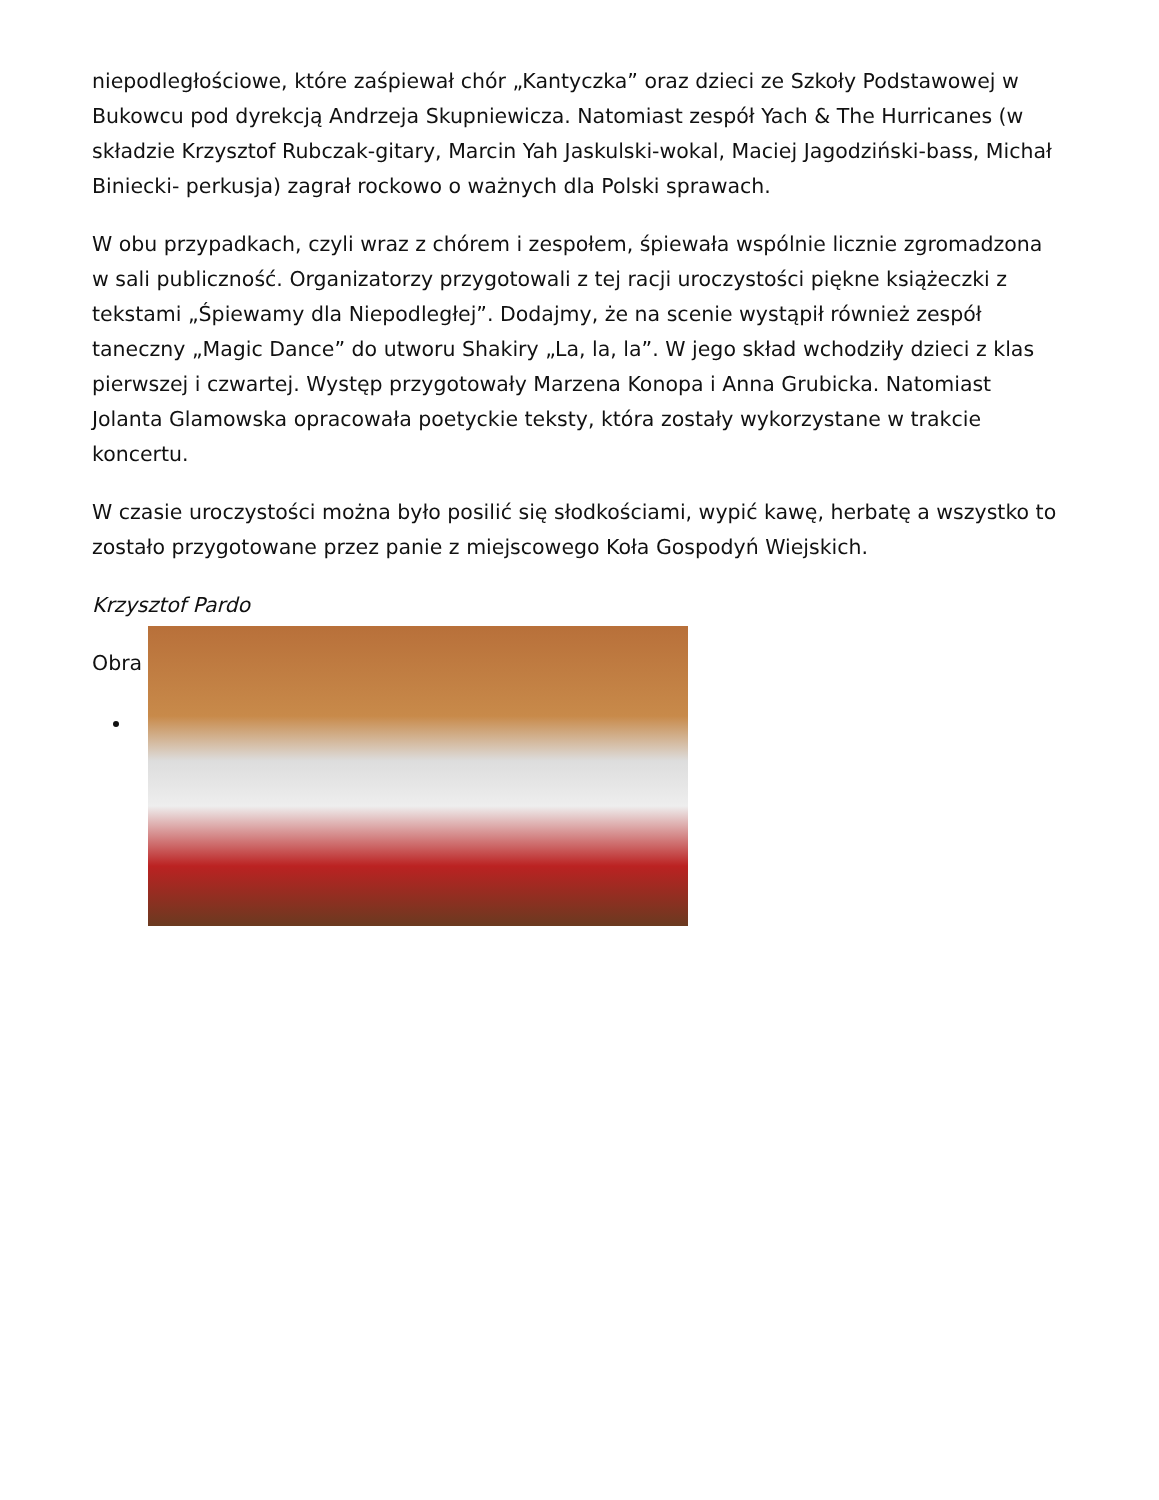niepodległościowe, które zaśpiewał chór „Kantyczka” oraz dzieci ze Szkoły Podstawowej w Bukowcu pod dyrekcją Andrzeja Skupniewicza. Natomiast zespół Yach & The Hurricanes (w składzie Krzysztof Rubczak-gitary, Marcin Yah Jaskulski-wokal, Maciej Jagodziński-bass, Michał Biniecki- perkusja) zagrał rockowo o ważnych dla Polski sprawach.
W obu przypadkach, czyli wraz z chórem i zespołem, śpiewała wspólnie licznie zgromadzona w sali publiczność. Organizatorzy przygotowali z tej racji uroczystości piękne książeczki z tekstami „Śpiewamy dla Niepodległej”. Dodajmy, że na scenie wystąpił również zespół taneczny „Magic Dance” do utworu Shakiry „La, la, la”. W jego skład wchodziły dzieci z klas pierwszej i czwartej. Występ przygotowały Marzena Konopa i Anna Grubicka. Natomiast Jolanta Glamowska opracowała poetyckie teksty, która zostały wykorzystane w trakcie koncertu.
W czasie uroczystości można było posilić się słodkościami, wypić kawę, herbatę a wszystko to zostało przygotowane przez panie z miejscowego Koła Gospodyń Wiejskich.
Krzysztof Pardo
Obra